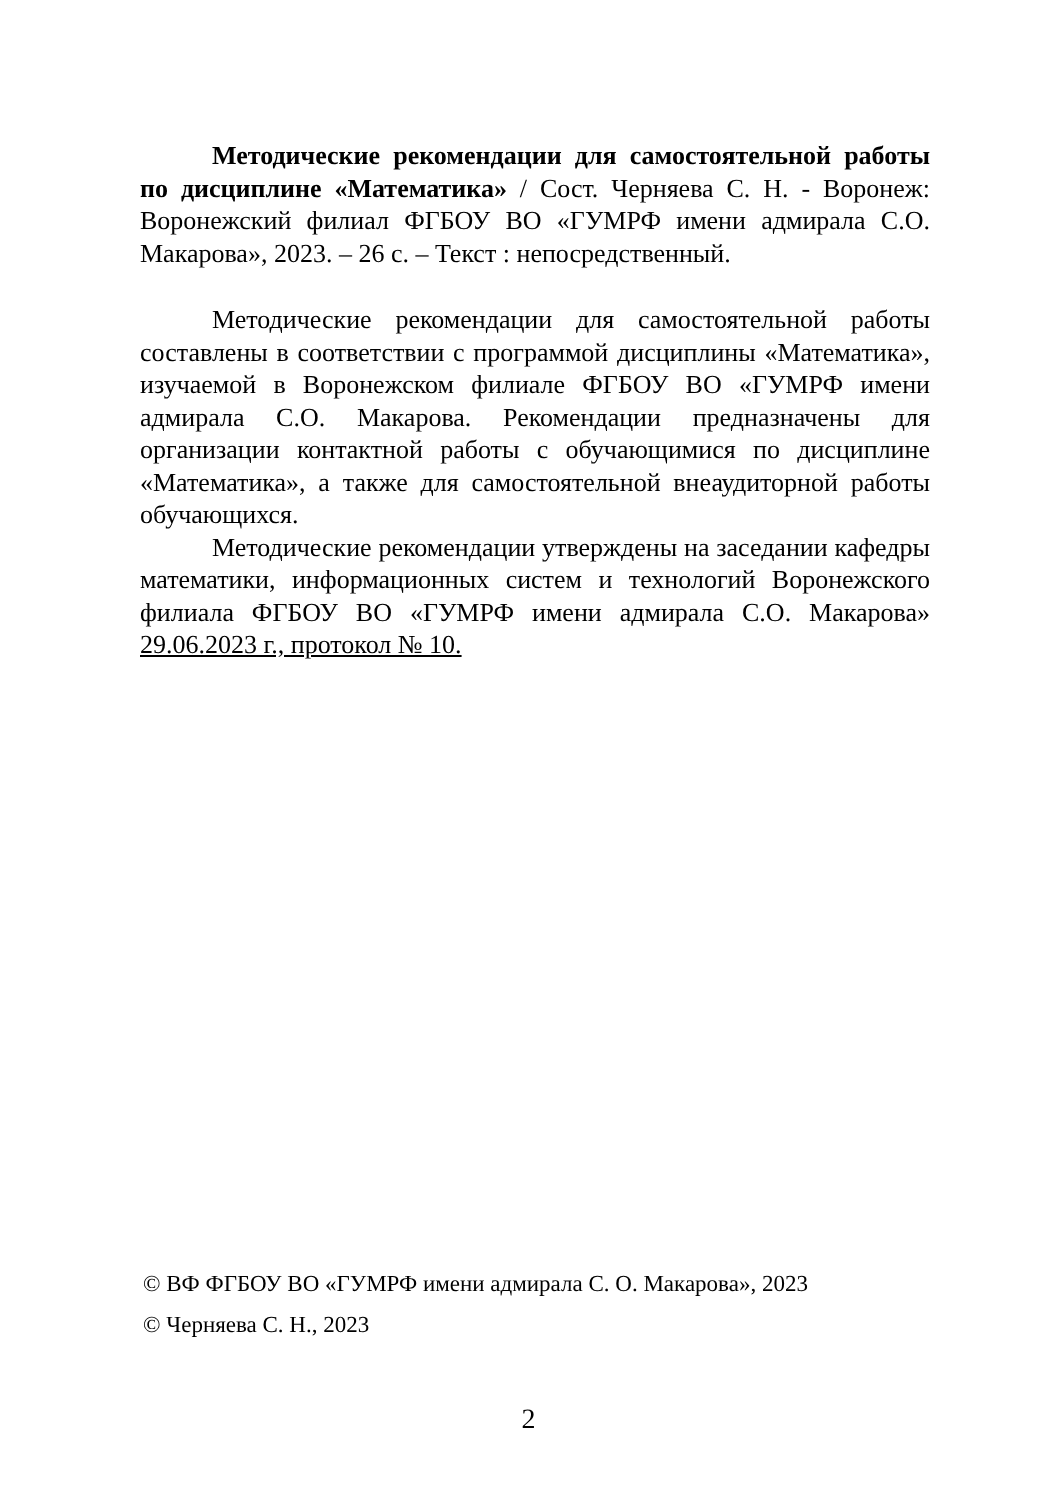Методические рекомендации для самостоятельной работы по дисциплине «Математика» / Сост. Черняева С. Н. - Воронеж: Воронежский филиал ФГБОУ ВО «ГУМРФ имени адмирала С.О. Макарова», 2023. – 26 с. – Текст : непосредственный.
Методические рекомендации для самостоятельной работы составлены в соответствии с программой дисциплины «Математика», изучаемой в Воронежском филиале ФГБОУ ВО «ГУМРФ имени адмирала С.О. Макарова. Рекомендации предназначены для организации контактной работы с обучающимися по дисциплине «Математика», а также для самостоятельной внеаудиторной работы обучающихся.
Методические рекомендации утверждены на заседании кафедры математики, информационных систем и технологий Воронежского филиала ФГБОУ ВО «ГУМРФ имени адмирала С.О. Макарова» 29.06.2023 г., протокол № 10.
© ВФ ФГБОУ ВО «ГУМРФ имени адмирала С. О. Макарова», 2023
© Черняева С. Н., 2023
2